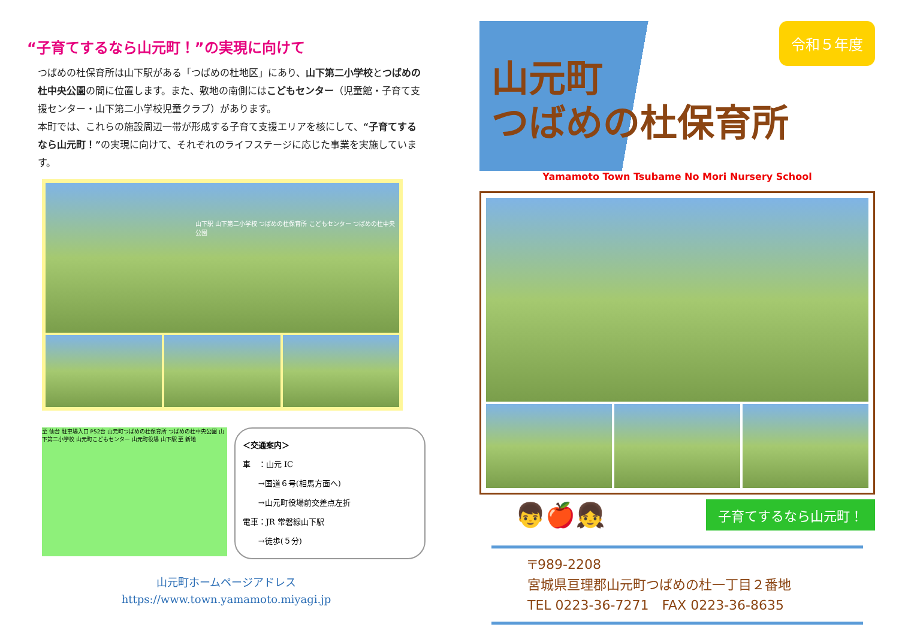“子育てするなら山元町！”の実現に向けて
つばめの杜保育所は山下駅がある「つばめの杜地区」にあり、山下第二小学校とつばめの杜中央公園の間に位置します。また、敷地の南側にはこどもセンター（児童館・子育て支援センター・山下第二小学校児童クラブ）があります。
本町では、これらの施設周辺一帯が形成する子育て支援エリアを核にして、“子育てするなら山元町！”の実現に向けて、それぞれのライフステージに応じた事業を実施しています。
山下駅 山下第二小学校 つばめの杜保育所 こどもセンター つばめの杜中央公園
至 仙台 駐車場入口 P52台 山元町つばめの杜保育所 つばめの杜中央公園 山下第二小学校 山元町こどもセンター 山元町役場 山下駅 至 新地
＜交通案内＞
車　：山元 IC
　　→国道６号(相馬方面へ)
　　→山元町役場前交差点左折
電車：JR 常磐線山下駅
　　→徒歩(５分)
山元町ホームページアドレス
https://www.town.yamamoto.miyagi.jp
令和５年度
山元町
つばめの杜保育所
Yamamoto Town Tsubame No Mori Nursery School
👦🍎👧
子育てするなら山元町！
〒989-2208
宮城県亘理郡山元町つばめの杜一丁目２番地
TEL 0223-36-7271　FAX 0223-36-8635